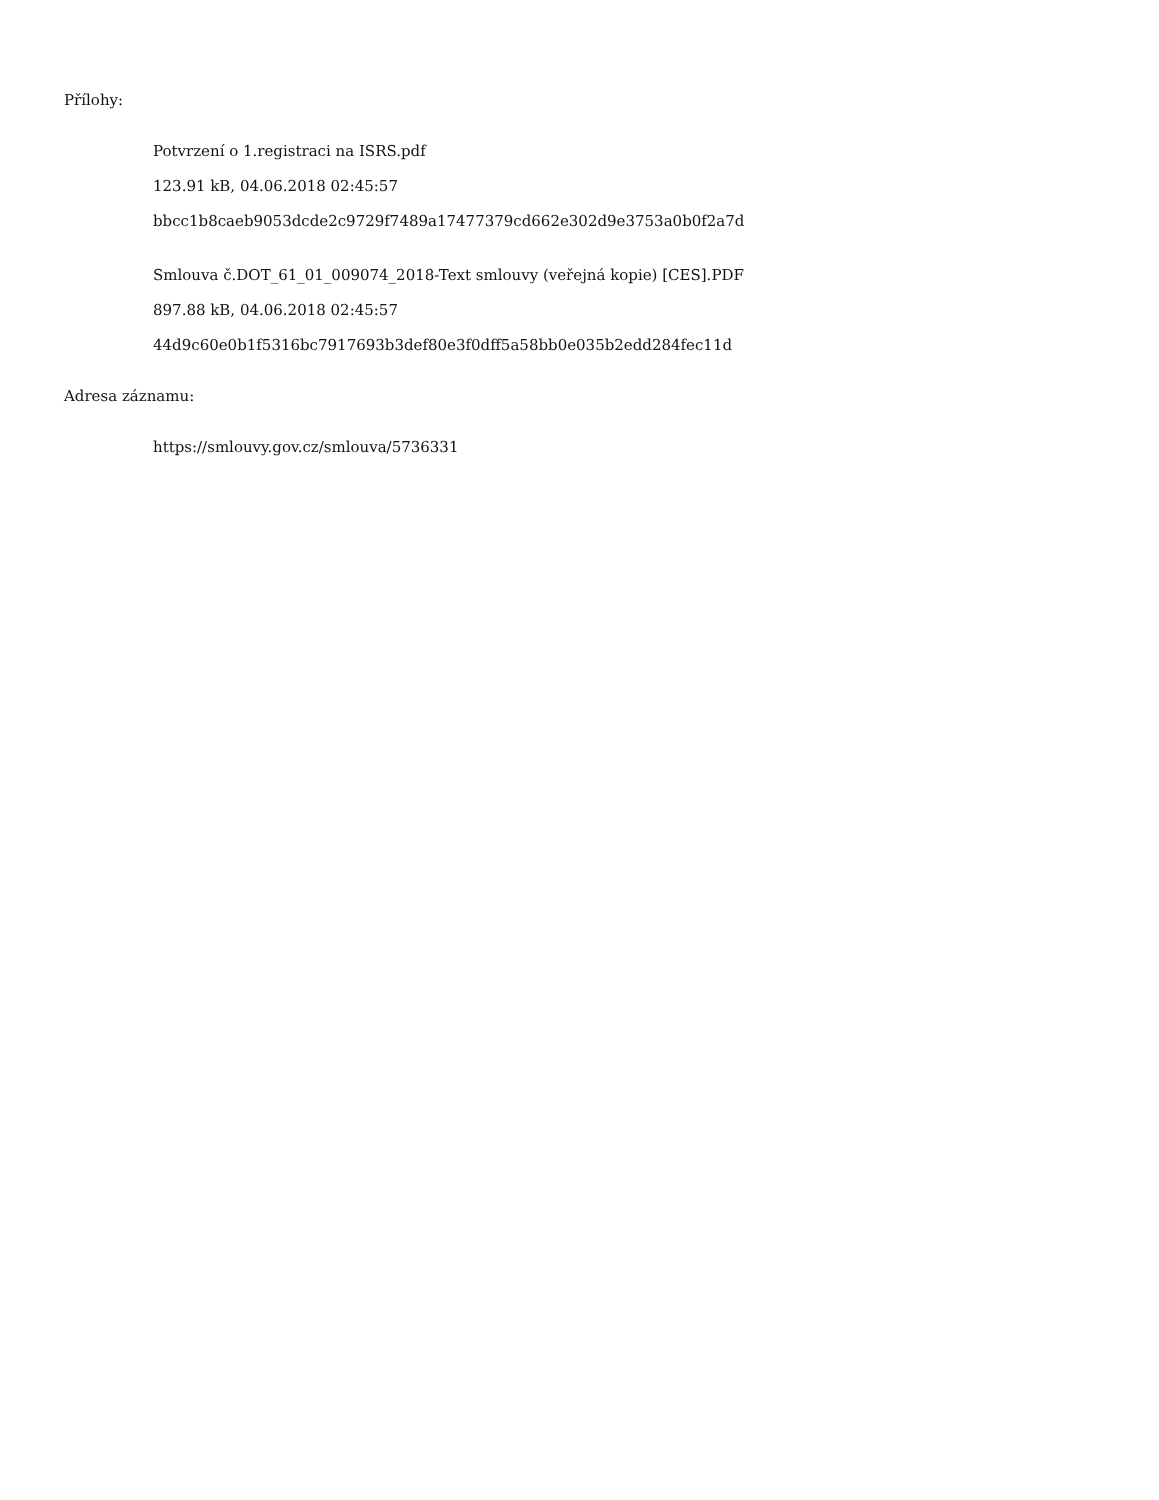Přílohy:
Potvrzení o 1.registraci na ISRS.pdf
123.91 kB, 04.06.2018 02:45:57
bbcc1b8caeb9053dcde2c9729f7489a17477379cd662e302d9e3753a0b0f2a7d
Smlouva č.DOT_61_01_009074_2018-Text smlouvy (veřejná kopie) [CES].PDF
897.88 kB, 04.06.2018 02:45:57
44d9c60e0b1f5316bc7917693b3def80e3f0dff5a58bb0e035b2edd284fec11d
Adresa záznamu:
https://smlouvy.gov.cz/smlouva/5736331